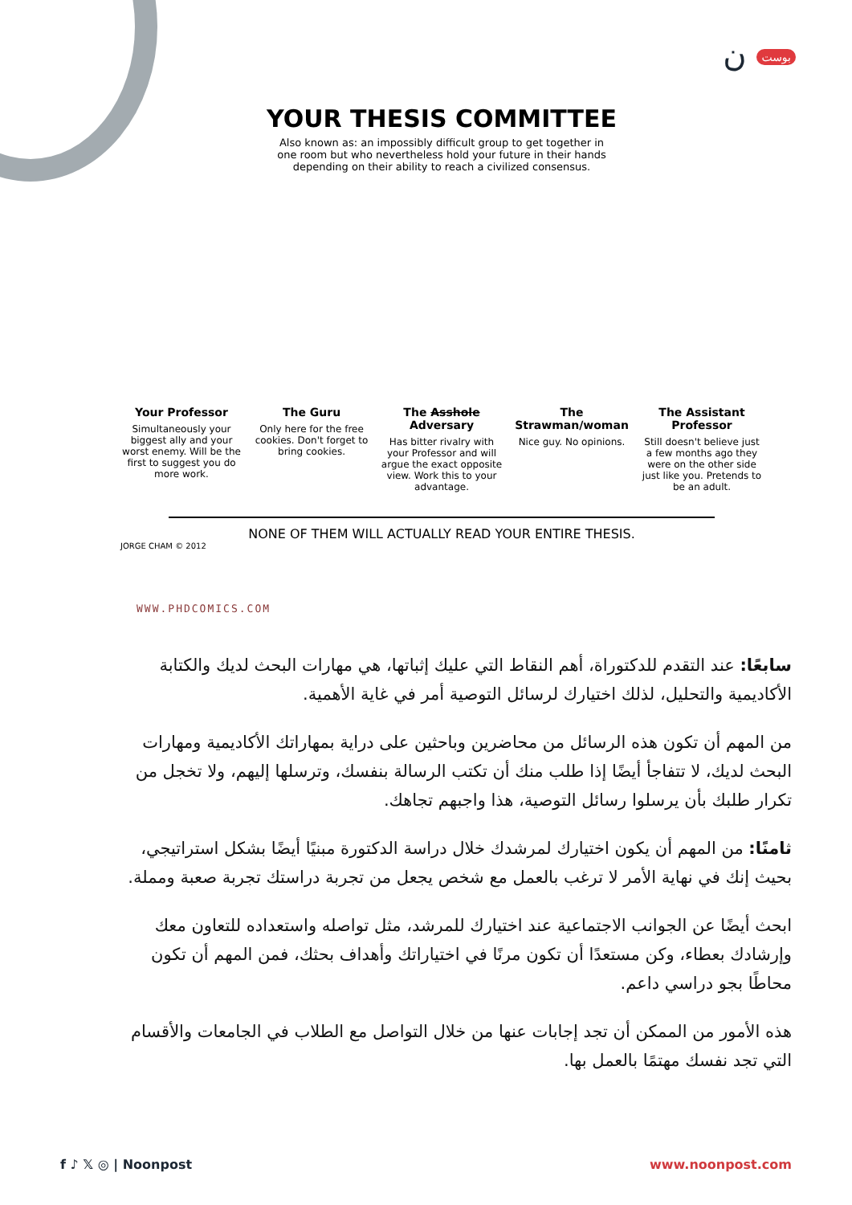بوست ن
YOUR THESIS COMMITTEE
Also known as: an impossibly difficult group to get together in one room but who nevertheless hold your future in their hands depending on their ability to reach a civilized consensus.
Your Professor
Simultaneously your biggest ally and your worst enemy. Will be the first to suggest you do more work.
The Guru
Only here for the free cookies. Don't forget to bring cookies.
The Asshole Adversary
Has bitter rivalry with your Professor and will argue the exact opposite view. Work this to your advantage.
The Strawman/woman
Nice guy. No opinions.
The Assistant Professor
Still doesn't believe just a few months ago they were on the other side just like you. Pretends to be an adult.
NONE OF THEM WILL ACTUALLY READ YOUR ENTIRE THESIS.
JORGE CHAM © 2012
WWW.PHDCOMICS.COM
سابعًا: عند التقدم للدكتوراة، أهم النقاط التي عليك إثباتها، هي مهارات البحث لديك والكتابة الأكاديمية والتحليل، لذلك اختيارك لرسائل التوصية أمر في غاية الأهمية.
من المهم أن تكون هذه الرسائل من محاضرين وباحثين على دراية بمهاراتك الأكاديمية ومهارات البحث لديك، لا تتفاجأ أيضًا إذا طلب منك أن تكتب الرسالة بنفسك، وترسلها إليهم، ولا تخجل من تكرار طلبك بأن يرسلوا رسائل التوصية، هذا واجبهم تجاهك.
ثامنًا: من المهم أن يكون اختيارك لمرشدك خلال دراسة الدكتورة مبنيًا أيضًا بشكل استراتيجي، بحيث إنك في نهاية الأمر لا ترغب بالعمل مع شخص يجعل من تجربة دراستك تجربة صعبة ومملة.
ابحث أيضًا عن الجوانب الاجتماعية عند اختيارك للمرشد، مثل تواصله واستعداده للتعاون معك وإرشادك بعطاء، وكن مستعدًا أن تكون مرنًا في اختياراتك وأهداف بحثك، فمن المهم أن تكون محاطًا بجو دراسي داعم.
هذه الأمور من الممكن أن تجد إجابات عنها من خلال التواصل مع الطلاب في الجامعات والأقسام التي تجد نفسك مهتمًا بالعمل بها.
f ♪ 𝕏 ◎ | Noonpost www.noonpost.com